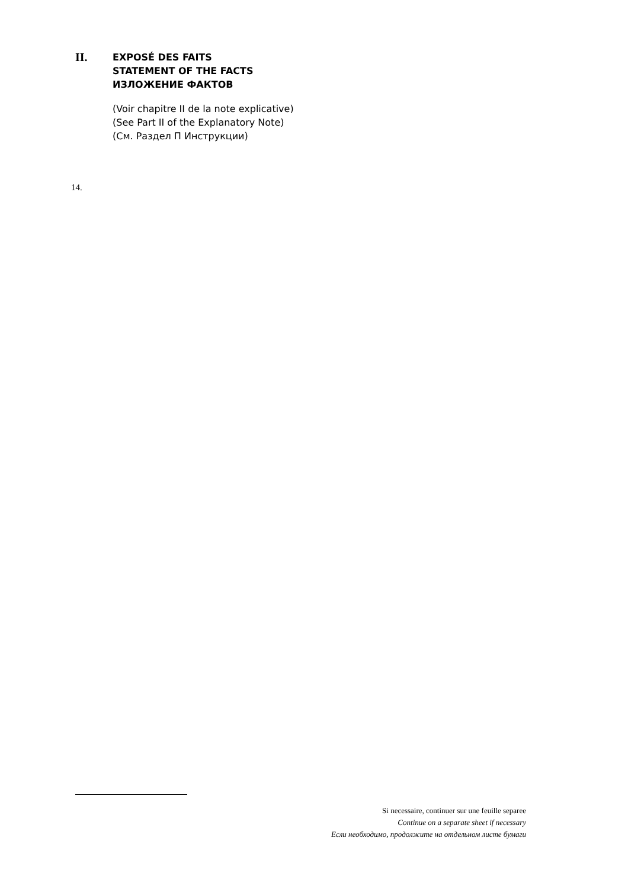II.
EXPOSÉ DES FAITS
STATEMENT OF THE FACTS
ИЗЛОЖЕНИЕ ФАКТОВ
(Voir chapitre II de la note explicative)
(See Part II of the Explanatory Note)
(См. Раздел П Инструкции)
14.
Si necessaire, continuer sur une feuille separee
Continue on a separate sheet if necessary
Если необходимо, продолжите на отдельном листе бумаги